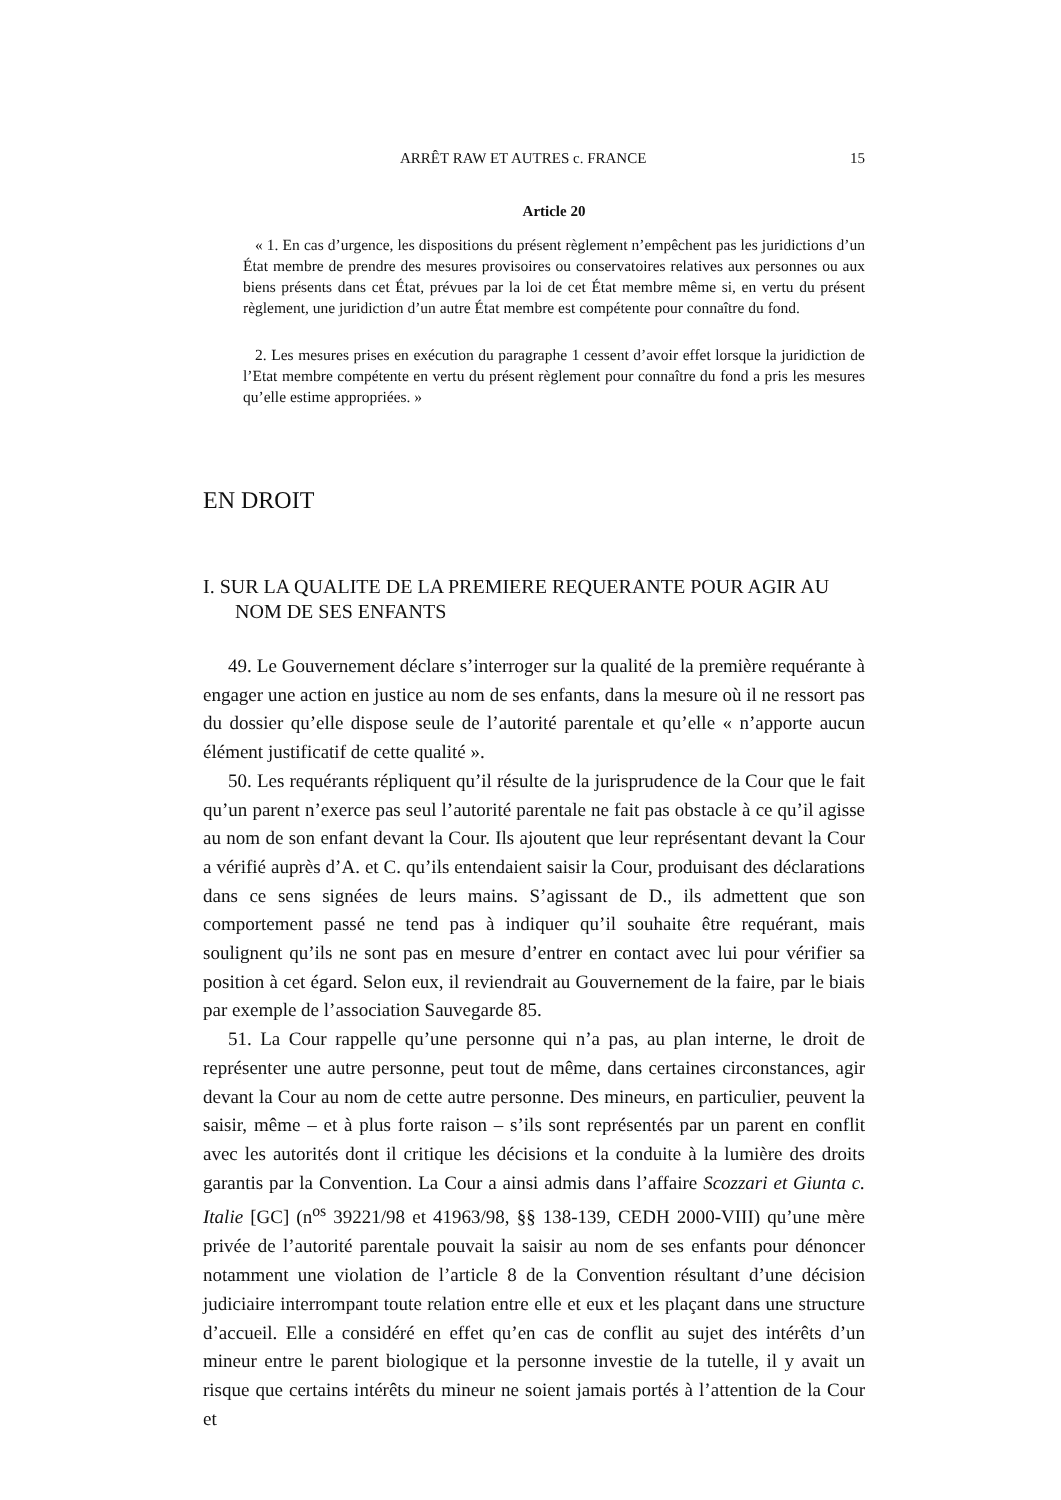ARRÊT RAW ET AUTRES c. FRANCE 15
Article 20
« 1. En cas d’urgence, les dispositions du présent règlement n’empêchent pas les juridictions d’un État membre de prendre des mesures provisoires ou conservatoires relatives aux personnes ou aux biens présents dans cet État, prévues par la loi de cet État membre même si, en vertu du présent règlement, une juridiction d’un autre État membre est compétente pour connaître du fond.
2. Les mesures prises en exécution du paragraphe 1 cessent d’avoir effet lorsque la juridiction de l’Etat membre compétente en vertu du présent règlement pour connaître du fond a pris les mesures qu’elle estime appropriées. »
EN DROIT
I. SUR LA QUALITE DE LA PREMIERE REQUERANTE POUR AGIR AU NOM DE SES ENFANTS
49. Le Gouvernement déclare s’interroger sur la qualité de la première requérante à engager une action en justice au nom de ses enfants, dans la mesure où il ne ressort pas du dossier qu’elle dispose seule de l’autorité parentale et qu’elle « n’apporte aucun élément justificatif de cette qualité ».
50. Les requérants répliquent qu’il résulte de la jurisprudence de la Cour que le fait qu’un parent n’exerce pas seul l’autorité parentale ne fait pas obstacle à ce qu’il agisse au nom de son enfant devant la Cour. Ils ajoutent que leur représentant devant la Cour a vérifié auprès d’A. et C. qu’ils entendaient saisir la Cour, produisant des déclarations dans ce sens signées de leurs mains. S’agissant de D., ils admettent que son comportement passé ne tend pas à indiquer qu’il souhaite être requérant, mais soulignent qu’ils ne sont pas en mesure d’entrer en contact avec lui pour vérifier sa position à cet égard. Selon eux, il reviendrait au Gouvernement de la faire, par le biais par exemple de l’association Sauvegarde 85.
51. La Cour rappelle qu’une personne qui n’a pas, au plan interne, le droit de représenter une autre personne, peut tout de même, dans certaines circonstances, agir devant la Cour au nom de cette autre personne. Des mineurs, en particulier, peuvent la saisir, même – et à plus forte raison – s’ils sont représentés par un parent en conflit avec les autorités dont il critique les décisions et la conduite à la lumière des droits garantis par la Convention. La Cour a ainsi admis dans l’affaire Scozzari et Giunta c. Italie [GC] (n<sup>os</sup> 39221/98 et 41963/98, §§ 138-139, CEDH 2000-VIII) qu’une mère privée de l’autorité parentale pouvait la saisir au nom de ses enfants pour dénoncer notamment une violation de l’article 8 de la Convention résultant d’une décision judiciaire interrompant toute relation entre elle et eux et les plaçant dans une structure d’accueil. Elle a considéré en effet qu’en cas de conflit au sujet des intérêts d’un mineur entre le parent biologique et la personne investie de la tutelle, il y avait un risque que certains intérêts du mineur ne soient jamais portés à l’attention de la Cour et